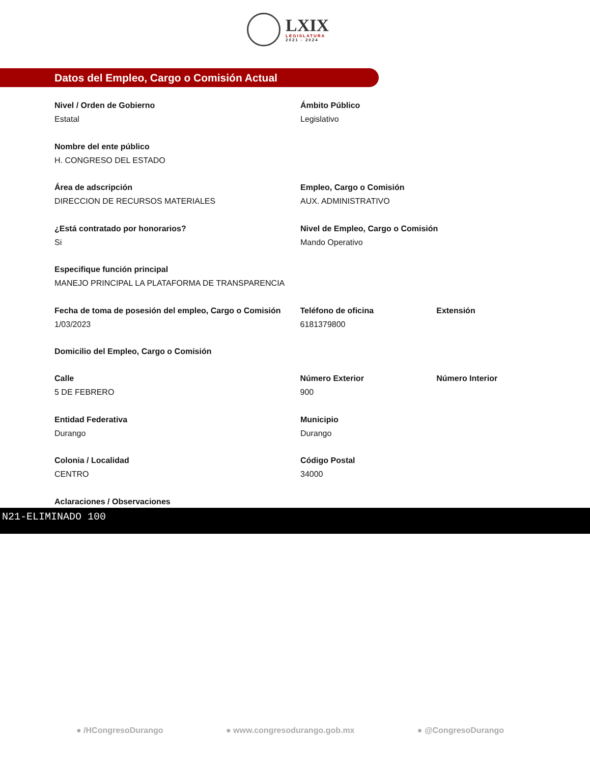LXIX
LEGISLATURA
2021 - 2024
Datos del Empleo, Cargo o Comisión Actual
Nivel / Orden de Gobierno
Estatal
Ámbito Público
Legislativo
Nombre del ente público
H. CONGRESO DEL ESTADO
Área de adscripción
DIRECCION DE RECURSOS MATERIALES
Empleo, Cargo o Comisión
AUX. ADMINISTRATIVO
¿Está contratado por honorarios?
Si
Nivel de Empleo, Cargo o Comisión
Mando Operativo
Especifique función principal
MANEJO PRINCIPAL LA PLATAFORMA DE TRANSPARENCIA
Fecha de toma de posesión del empleo, Cargo o Comisión
1/03/2023
Teléfono de oficina
6181379800
Extensión
Domicilio del Empleo, Cargo o Comisión
Calle
5 DE FEBRERO
Número Exterior
900
Número Interior
Entidad Federativa
Durango
Municipio
Durango
Colonia / Localidad
CENTRO
Código Postal
34000
Aclaraciones / Observaciones
N21-ELIMINADO 100
● /HCongresoDurango ● www.congresodurango.gob.mx ● @CongresoDurango